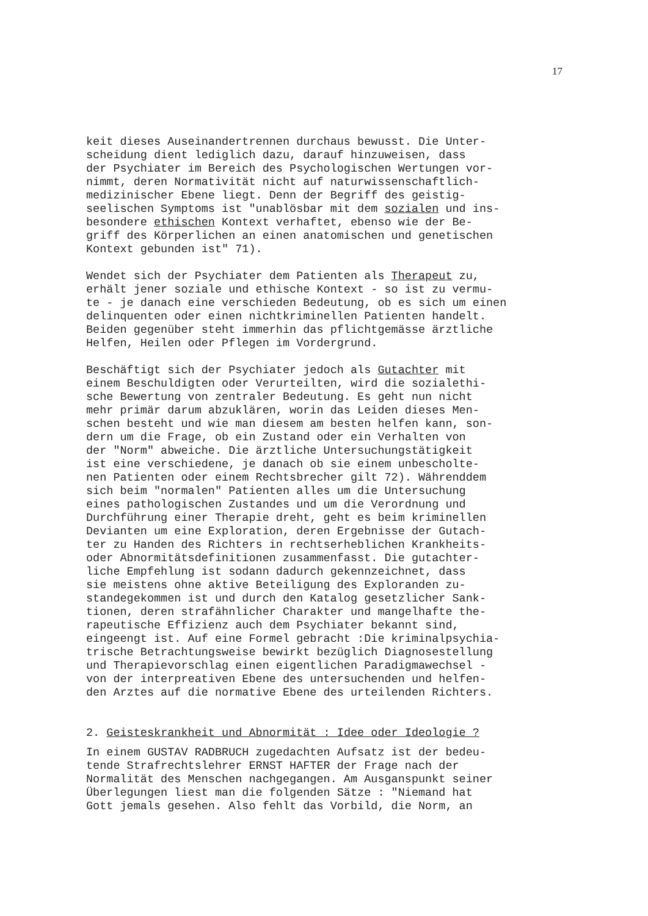17
keit dieses Auseinandertrennen durchaus bewusst. Die Unter- scheidung dient lediglich dazu, darauf hinzuweisen, dass der Psychiater im Bereich des Psychologischen Wertungen vor- nimmt, deren Normativität nicht auf naturwissenschaftlich- medizinischer Ebene liegt. Denn der Begriff des geistig- seelischen Symptoms ist "unablösbar mit dem sozialen und ins- besondere ethischen Kontext verhaftet, ebenso wie der Be- griff des Körperlichen an einen anatomischen und genetischen Kontext gebunden ist" 71).
Wendet sich der Psychiater dem Patienten als Therapeut zu, erhält jener soziale und ethische Kontext - so ist zu vermu- te - je danach eine verschieden Bedeutung, ob es sich um einen delinquenten oder einen nichtkriminellen Patienten handelt. Beiden gegenüber steht immerhin das pflichtgemässe ärztliche Helfen, Heilen oder Pflegen im Vordergrund.
Beschäftigt sich der Psychiater jedoch als Gutachter mit einem Beschuldigten oder Verurteilten, wird die sozialethi- sche Bewertung von zentraler Bedeutung. Es geht nun nicht mehr primär darum abzuklären, worin das Leiden dieses Men- schen besteht und wie man diesem am besten helfen kann, son- dern um die Frage, ob ein Zustand oder ein Verhalten von der "Norm" abweiche. Die ärztliche Untersuchungstätigkeit ist eine verschiedene, je danach ob sie einem unbescholte- nen Patienten oder einem Rechtsbrecher gilt 72). Währenddem sich beim "normalen" Patienten alles um die Untersuchung eines pathologischen Zustandes und um die Verordnung und Durchführung einer Therapie dreht, geht es beim kriminellen Devianten um eine Exploration, deren Ergebnisse der Gutach- ter zu Handen des Richters in rechtserheblichen Krankheits- oder Abnormitätsdefinitionen zusammenfasst. Die gutachter- liche Empfehlung ist sodann dadurch gekennzeichnet, dass sie meistens ohne aktive Beteiligung des Exploranden zu- standegekommen ist und durch den Katalog gesetzlicher Sank- tionen, deren strafähnlicher Charakter und mangelhafte the- rapeutische Effizienz auch dem Psychiater bekannt sind, eingeengt ist. Auf eine Formel gebracht :Die kriminalpsychia- trische Betrachtungsweise bewirkt bezüglich Diagnosestellung und Therapievorschlag einen eigentlichen Paradigmawechsel - von der interpreativen Ebene des untersuchenden und helfen- den Arztes auf die normative Ebene des urteilenden Richters.
2. Geisteskrankheit und Abnormität : Idee oder Ideologie ?
In einem GUSTAV RADBRUCH zugedachten Aufsatz ist der bedeu- tende Strafrechtslehrer ERNST HAFTER der Frage nach der Normalität des Menschen nachgegangen. Am Ausganspunkt seiner Überlegungen liest man die folgenden Sätze : "Niemand hat Gott jemals gesehen. Also fehlt das Vorbild, die Norm, an